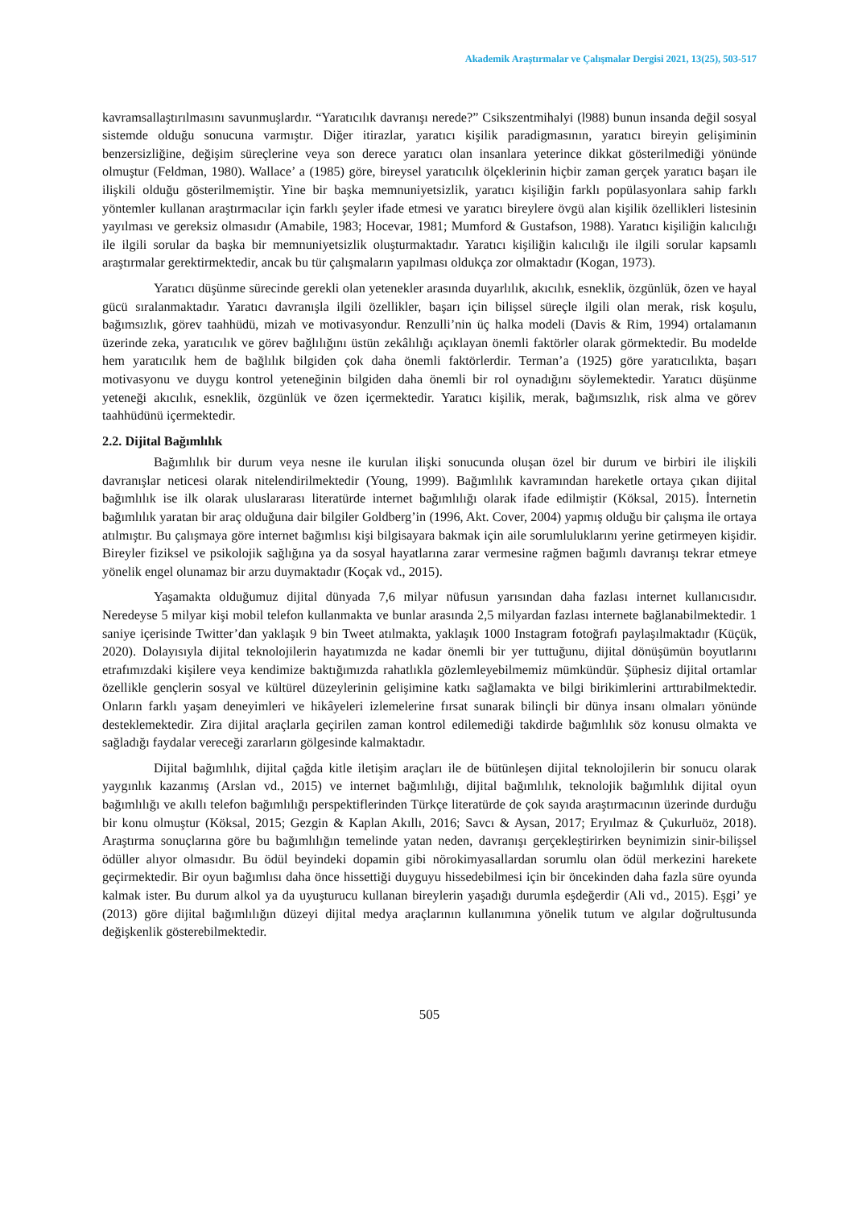Akademik Araştırmalar ve Çalışmalar Dergisi 2021, 13(25), 503-517
kavramsallaştırılmasını savunmuşlardır. “Yaratıcılık davranışı nerede?” Csikszentmihalyi (l988) bunun insanda değil sosyal sistemde olduğu sonucuna varmıştır. Diğer itirazlar, yaratıcı kişilik paradigmasının, yaratıcı bireyin gelişiminin benzersizliğine, değişim süreçlerine veya son derece yaratıcı olan insanlara yeterince dikkat gösterilmediği yönünde olmuştur (Feldman, 1980). Wallace’ a (1985) göre, bireysel yaratıcılık ölçeklerinin hiçbir zaman gerçek yaratıcı başarı ile ilişkili olduğu gösterilmemiştir. Yine bir başka memnuniyetsizlik, yaratıcı kişiliğin farklı popülasyonlara sahip farklı yöntemler kullanan araştırmacılar için farklı şeyler ifade etmesi ve yaratıcı bireylere övgü alan kişilik özellikleri listesinin yayılması ve gereksiz olmasıdır (Amabile, 1983; Hocevar, 1981; Mumford & Gustafson, 1988). Yaratıcı kişiliğin kalıcılığı ile ilgili sorular da başka bir memnuniyetsizlik oluşturmaktadır. Yaratıcı kişiliğin kalıcılığı ile ilgili sorular kapsamlı araştırmalar gerektirmektedir, ancak bu tür çalışmaların yapılması oldukça zor olmaktadır (Kogan, 1973).
Yaratıcı düşünme sürecinde gerekli olan yetenekler arasında duyarlılık, akıcılık, esneklik, özgünlük, özen ve hayal gücü sıralanmaktadır. Yaratıcı davranışla ilgili özellikler, başarı için bilişsel süreçle ilgili olan merak, risk koşulu, bağımsızlık, görev taahhüdü, mizah ve motivasyondur. Renzulli’nin üç halka modeli (Davis & Rim, 1994) ortalamanın üzerinde zeka, yaratıcılık ve görev bağlılığını üstün zekâlılığı açıklayan önemli faktörler olarak görmektedir. Bu modelde hem yaratıcılık hem de bağlılık bilgiden çok daha önemli faktörlerdir. Terman’a (1925) göre yaratıcılıkta, başarı motivasyonu ve duygu kontrol yeteneğinin bilgiden daha önemli bir rol oynadığını söylemektedir. Yaratıcı düşünme yeteneği akıcılık, esneklik, özgünlük ve özen içermektedir. Yaratıcı kişilik, merak, bağımsızlık, risk alma ve görev taahhüdünü içermektedir.
2.2. Dijital Bağımlılık
Bağımlılık bir durum veya nesne ile kurulan ilişki sonucunda oluşan özel bir durum ve birbiri ile ilişkili davranışlar neticesi olarak nitelendirilmektedir (Young, 1999). Bağımlılık kavramından hareketle ortaya çıkan dijital bağımlılık ise ilk olarak uluslararası literatürde internet bağımlılığı olarak ifade edilmiştir (Köksal, 2015). İnternetin bağımlılık yaratan bir araç olduğuna dair bilgiler Goldberg’in (1996, Akt. Cover, 2004) yapmış olduğu bir çalışma ile ortaya atılmıştır. Bu çalışmaya göre internet bağımlısı kişi bilgisayara bakmak için aile sorumluluklarını yerine getirmeyen kişidir. Bireyler fiziksel ve psikolojik sağlığına ya da sosyal hayatlarına zarar vermesine rağmen bağımlı davranışı tekrar etmeye yönelik engel olunamaz bir arzu duymaktadır (Koçak vd., 2015).
Yaşamakta olduğumuz dijital dünyada 7,6 milyar nüfusun yarısından daha fazlası internet kullanıcısıdır. Neredeyse 5 milyar kişi mobil telefon kullanmakta ve bunlar arasında 2,5 milyardan fazlası internete bağlanabilmektedir. 1 saniye içerisinde Twitter’dan yaklaşık 9 bin Tweet atılmakta, yaklaşık 1000 Instagram fotoğrafı paylaşılmaktadır (Küçük, 2020). Dolayısıyla dijital teknolojilerin hayatımızda ne kadar önemli bir yer tuttuğunu, dijital dönüşümün boyutlarını etrafımızdaki kişilere veya kendimize baktığımızda rahatlıkla gözlemleyebilmemiz mümkündür. Şüphesiz dijital ortamlar özellikle gençlerin sosyal ve kültürel düzeylerinin gelişimine katkı sağlamakta ve bilgi birikimlerini arttırabilmektedir. Onların farklı yaşam deneyimleri ve hikâyeleri izlemelerine fırsat sunarak bilinçli bir dünya insanı olmaları yönünde desteklemektedir. Zira dijital araçlarla geçirilen zaman kontrol edilemediği takdirde bağımlılık söz konusu olmakta ve sağladığı faydalar vereceği zararların gölgesinde kalmaktadır.
Dijital bağımlılık, dijital çağda kitle iletişim araçları ile de bütünleşen dijital teknolojilerin bir sonucu olarak yaygınlık kazanmış (Arslan vd., 2015) ve internet bağımlılığı, dijital bağımlılık, teknolojik bağımlılık dijital oyun bağımlılığı ve akıllı telefon bağımlılığı perspektiflerinden Türkçe literatürde de çok sayıda araştırmacının üzerinde durduğu bir konu olmuştur (Köksal, 2015; Gezgin & Kaplan Akıllı, 2016; Savcı & Aysan, 2017; Eryılmaz & Çukurluöz, 2018). Araştırma sonuçlarına göre bu bağımlılığın temelinde yatan neden, davranışı gerçekleştirirken beynimizin sinir-bilişsel ödüller alıyor olmasıdır. Bu ödül beyindeki dopamin gibi nörokimyasallardan sorumlu olan ödül merkezini harekete geçirmektedir. Bir oyun bağımlısı daha önce hissettiği duyguyu hissedebilmesi için bir öncekinden daha fazla süre oyunda kalmak ister. Bu durum alkol ya da uyuşturucu kullanan bireylerin yaşadığı durumla eşdeğerdir (Ali vd., 2015). Eşgi’ ye (2013) göre dijital bağımlılığın düzeyi dijital medya araçlarının kullanımına yönelik tutum ve algılar doğrultusunda değişkenlik gösterebilmektedir.
505